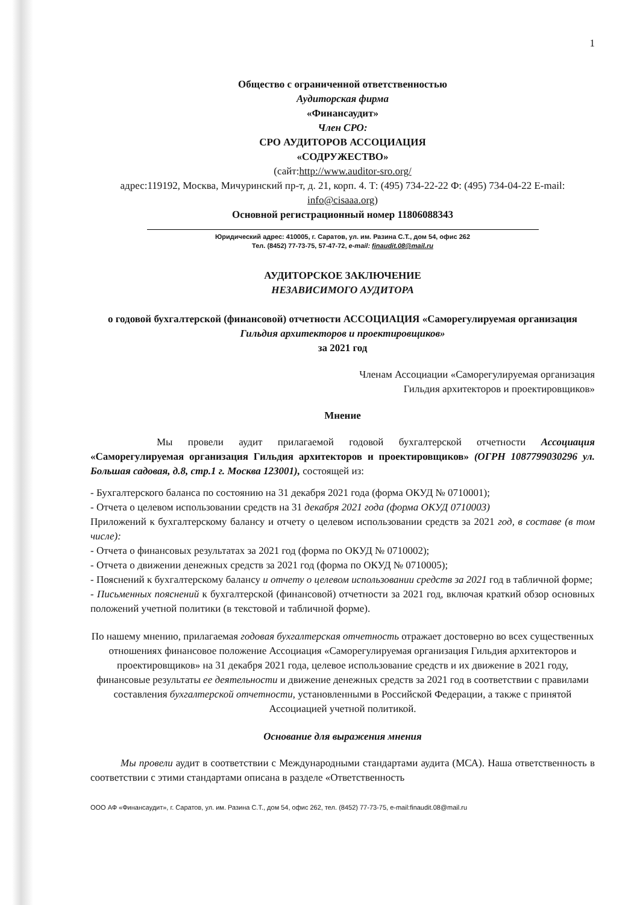1
Общество с ограниченной ответственностью
Аудиторская фирма
«Финансаудит»
Член СРО:
СРО АУДИТОРОВ АССОЦИАЦИЯ
«СОДРУЖЕСТВО»
(сайт:http://www.auditor-sro.org/
адрес:119192, Москва, Мичуринский пр-т, д. 21, корп. 4. Т: (495) 734-22-22 Ф: (495) 734-04-22 E-mail: info@cisaaa.org)
Основной регистрационный номер 11806088343
Юридический адрес: 410005, г. Саратов, ул. им. Разина С.Т., дом 54, офис 262
Тел. (8452) 77-73-75, 57-47-72, e-mail: finaudit.08@mail.ru
АУДИТОРСКОЕ ЗАКЛЮЧЕНИЕ
НЕЗАВИСИМОГО АУДИТОРА
о годовой бухгалтерской (финансовой) отчетности АССОЦИАЦИЯ «Саморегулируемая организация Гильдия архитекторов и проектировщиков»
за 2021 год
Членам Ассоциации «Саморегулируемая организация
Гильдия архитекторов и проектировщиков»
Мнение
Мы провели аудит прилагаемой годовой бухгалтерской отчетности Ассоциация «Саморегулируемая организация Гильдия архитекторов и проектировщиков» (ОГРН 1087799030296 ул. Большая садовая, д.8, стр.1 г. Москва 123001), состоящей из:
- Бухгалтерского баланса по состоянию на 31 декабря 2021 года (форма ОКУД № 0710001);
- Отчета о целевом использовании средств на 31 декабря 2021 года (форма ОКУД 0710003)
Приложений к бухгалтерскому балансу и отчету о целевом использовании средств за 2021 год, в составе (в том числе):
- Отчета о финансовых результатах за 2021 год (форма по ОКУД № 0710002);
- Отчета о движении денежных средств за 2021 год (форма по ОКУД № 0710005);
- Пояснений к бухгалтерскому балансу и отчету о целевом использовании средств за 2021 год в табличной форме;
- Письменных пояснений к бухгалтерской (финансовой) отчетности за 2021 год, включая краткий обзор основных положений учетной политики (в текстовой и табличной форме).
По нашему мнению, прилагаемая годовая бухгалтерская отчетность отражает достоверно во всех существенных отношениях финансовое положение Ассоциация «Саморегулируемая организация Гильдия архитекторов и проектировщиков» на 31 декабря 2021 года, целевое использование средств и их движение в 2021 году, финансовые результаты ее деятельности и движение денежных средств за 2021 год в соответствии с правилами составления бухгалтерской отчетности, установленными в Российской Федерации, а также с принятой Ассоциацией учетной политикой.
Основание для выражения мнения
Мы провели аудит в соответствии с Международными стандартами аудита (МСА). Наша ответственность в соответствии с этими стандартами описана в разделе «Ответственность
ООО АФ «Финансаудит», г. Саратов, ул. им. Разина С.Т., дом 54, офис 262, тел. (8452) 77-73-75, e-mail:finaudit.08@mail.ru